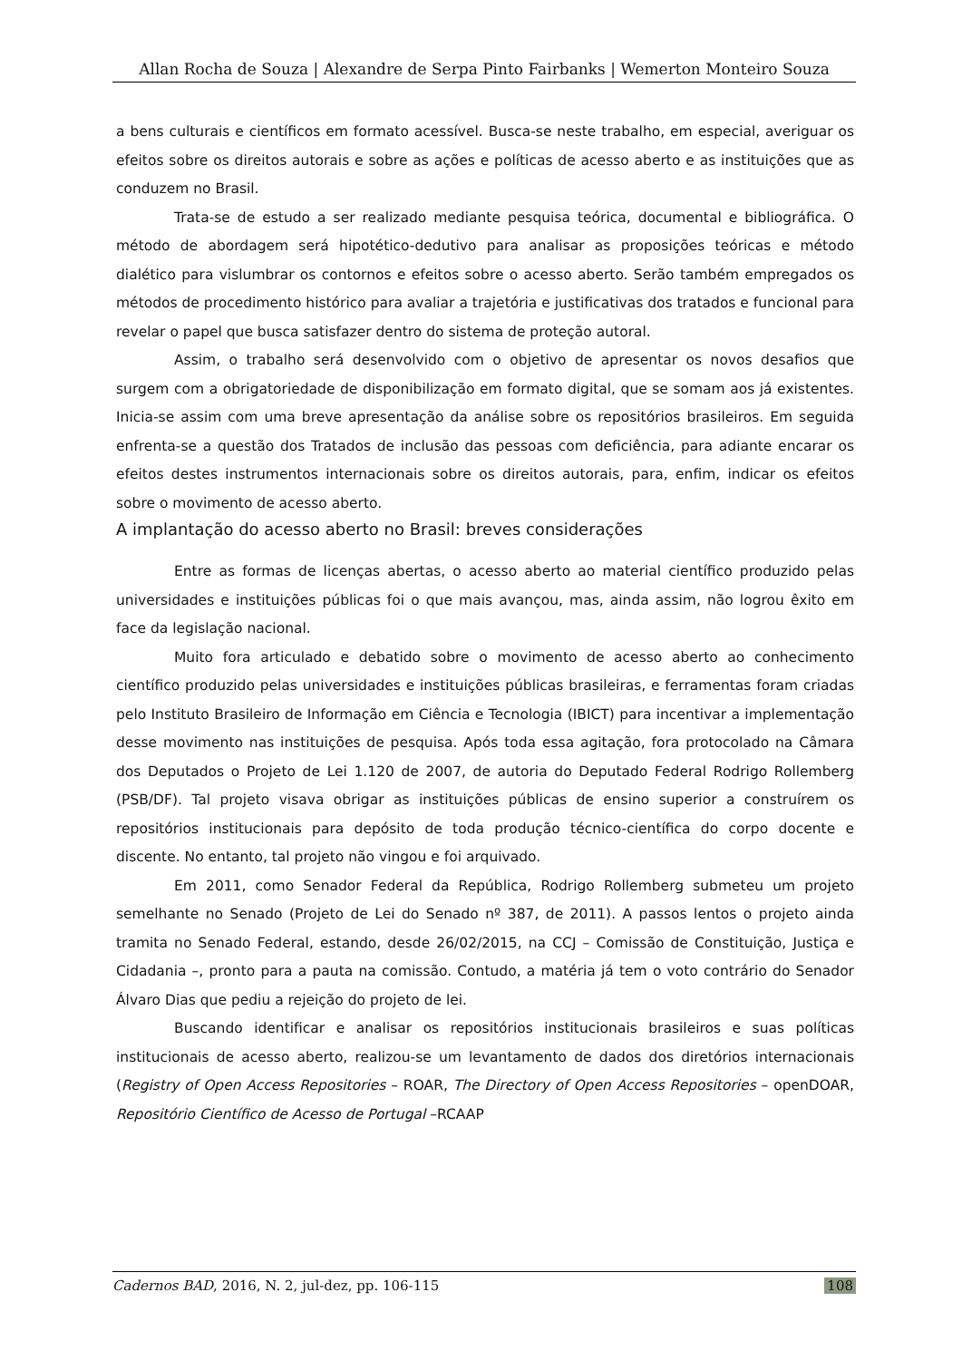Allan Rocha de Souza | Alexandre de Serpa Pinto Fairbanks | Wemerton Monteiro Souza
a bens culturais e científicos em formato acessível. Busca-se neste trabalho, em especial, averiguar os efeitos sobre os direitos autorais e sobre as ações e políticas de acesso aberto e as instituições que as conduzem no Brasil.
Trata-se de estudo a ser realizado mediante pesquisa teórica, documental e bibliográfica. O método de abordagem será hipotético-dedutivo para analisar as proposições teóricas e método dialético para vislumbrar os contornos e efeitos sobre o acesso aberto. Serão também empregados os métodos de procedimento histórico para avaliar a trajetória e justificativas dos tratados e funcional para revelar o papel que busca satisfazer dentro do sistema de proteção autoral.
Assim, o trabalho será desenvolvido com o objetivo de apresentar os novos desafios que surgem com a obrigatoriedade de disponibilização em formato digital, que se somam aos já existentes. Inicia-se assim com uma breve apresentação da análise sobre os repositórios brasileiros. Em seguida enfrenta-se a questão dos Tratados de inclusão das pessoas com deficiência, para adiante encarar os efeitos destes instrumentos internacionais sobre os direitos autorais, para, enfim, indicar os efeitos sobre o movimento de acesso aberto.
A implantação do acesso aberto no Brasil: breves considerações
Entre as formas de licenças abertas, o acesso aberto ao material científico produzido pelas universidades e instituições públicas foi o que mais avançou, mas, ainda assim, não logrou êxito em face da legislação nacional.
Muito fora articulado e debatido sobre o movimento de acesso aberto ao conhecimento científico produzido pelas universidades e instituições públicas brasileiras, e ferramentas foram criadas pelo Instituto Brasileiro de Informação em Ciência e Tecnologia (IBICT) para incentivar a implementação desse movimento nas instituições de pesquisa. Após toda essa agitação, fora protocolado na Câmara dos Deputados o Projeto de Lei 1.120 de 2007, de autoria do Deputado Federal Rodrigo Rollemberg (PSB/DF). Tal projeto visava obrigar as instituições públicas de ensino superior a construírem os repositórios institucionais para depósito de toda produção técnico-científica do corpo docente e discente. No entanto, tal projeto não vingou e foi arquivado.
Em 2011, como Senador Federal da República, Rodrigo Rollemberg submeteu um projeto semelhante no Senado (Projeto de Lei do Senado nº 387, de 2011). A passos lentos o projeto ainda tramita no Senado Federal, estando, desde 26/02/2015, na CCJ – Comissão de Constituição, Justiça e Cidadania –, pronto para a pauta na comissão. Contudo, a matéria já tem o voto contrário do Senador Álvaro Dias que pediu a rejeição do projeto de lei.
Buscando identificar e analisar os repositórios institucionais brasileiros e suas políticas institucionais de acesso aberto, realizou-se um levantamento de dados dos diretórios internacionais (Registry of Open Access Repositories – ROAR, The Directory of Open Access Repositories – openDOAR, Repositório Científico de Acesso de Portugal –RCAAP
Cadernos BAD, 2016, N. 2, jul-dez, pp. 106-115 108